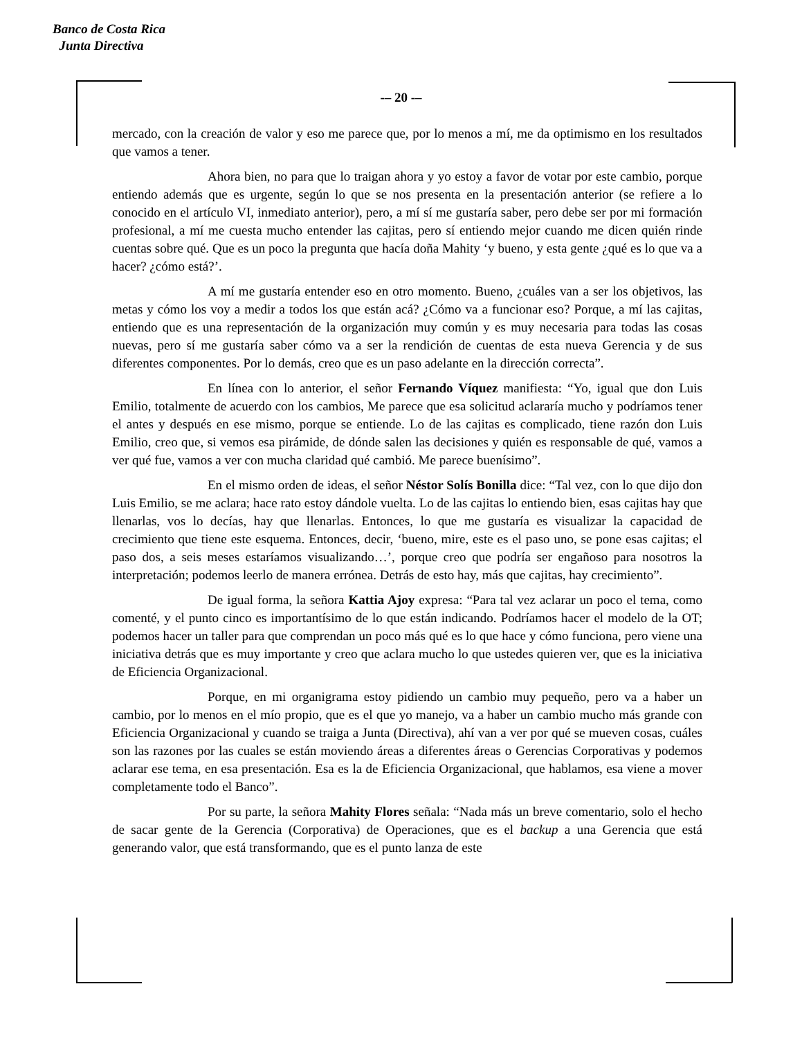Banco de Costa Rica
Junta Directiva
-– 20 -–
mercado, con la creación de valor y eso me parece que, por lo menos a mí, me da optimismo en los resultados que vamos a tener.
Ahora bien, no para que lo traigan ahora y yo estoy a favor de votar por este cambio, porque entiendo además que es urgente, según lo que se nos presenta en la presentación anterior (se refiere a lo conocido en el artículo VI, inmediato anterior), pero, a mí sí me gustaría saber, pero debe ser por mi formación profesional, a mí me cuesta mucho entender las cajitas, pero sí entiendo mejor cuando me dicen quién rinde cuentas sobre qué. Que es un poco la pregunta que hacía doña Mahity ‘y bueno, y esta gente ¿qué es lo que va a hacer? ¿cómo está?’.
A mí me gustaría entender eso en otro momento. Bueno, ¿cuáles van a ser los objetivos, las metas y cómo los voy a medir a todos los que están acá? ¿Cómo va a funcionar eso? Porque, a mí las cajitas, entiendo que es una representación de la organización muy común y es muy necesaria para todas las cosas nuevas, pero sí me gustaría saber cómo va a ser la rendición de cuentas de esta nueva Gerencia y de sus diferentes componentes. Por lo demás, creo que es un paso adelante en la dirección correcta”.
En línea con lo anterior, el señor Fernando Víquez manifiesta: “Yo, igual que don Luis Emilio, totalmente de acuerdo con los cambios, Me parece que esa solicitud aclararía mucho y podríamos tener el antes y después en ese mismo, porque se entiende. Lo de las cajitas es complicado, tiene razón don Luis Emilio, creo que, si vemos esa pirámide, de dónde salen las decisiones y quién es responsable de qué, vamos a ver qué fue, vamos a ver con mucha claridad qué cambió. Me parece buenísimo”.
En el mismo orden de ideas, el señor Néstor Solís Bonilla dice: “Tal vez, con lo que dijo don Luis Emilio, se me aclara; hace rato estoy dándole vuelta. Lo de las cajitas lo entiendo bien, esas cajitas hay que llenarlas, vos lo decías, hay que llenarlas. Entonces, lo que me gustaría es visualizar la capacidad de crecimiento que tiene este esquema. Entonces, decir, ‘bueno, mire, este es el paso uno, se pone esas cajitas; el paso dos, a seis meses estaríamos visualizando…’, porque creo que podría ser engañoso para nosotros la interpretación; podemos leerlo de manera errónea. Detrás de esto hay, más que cajitas, hay crecimiento”.
De igual forma, la señora Kattia Ajoy expresa: “Para tal vez aclarar un poco el tema, como comenté, y el punto cinco es importantísimo de lo que están indicando. Podríamos hacer el modelo de la OT; podemos hacer un taller para que comprendan un poco más qué es lo que hace y cómo funciona, pero viene una iniciativa detrás que es muy importante y creo que aclara mucho lo que ustedes quieren ver, que es la iniciativa de Eficiencia Organizacional.
Porque, en mi organigrama estoy pidiendo un cambio muy pequeño, pero va a haber un cambio, por lo menos en el mío propio, que es el que yo manejo, va a haber un cambio mucho más grande con Eficiencia Organizacional y cuando se traiga a Junta (Directiva), ahí van a ver por qué se mueven cosas, cuáles son las razones por las cuales se están moviendo áreas a diferentes áreas o Gerencias Corporativas y podemos aclarar ese tema, en esa presentación. Esa es la de Eficiencia Organizacional, que hablamos, esa viene a mover completamente todo el Banco”.
Por su parte, la señora Mahity Flores señala: “Nada más un breve comentario, solo el hecho de sacar gente de la Gerencia (Corporativa) de Operaciones, que es el backup a una Gerencia que está generando valor, que está transformando, que es el punto lanza de este